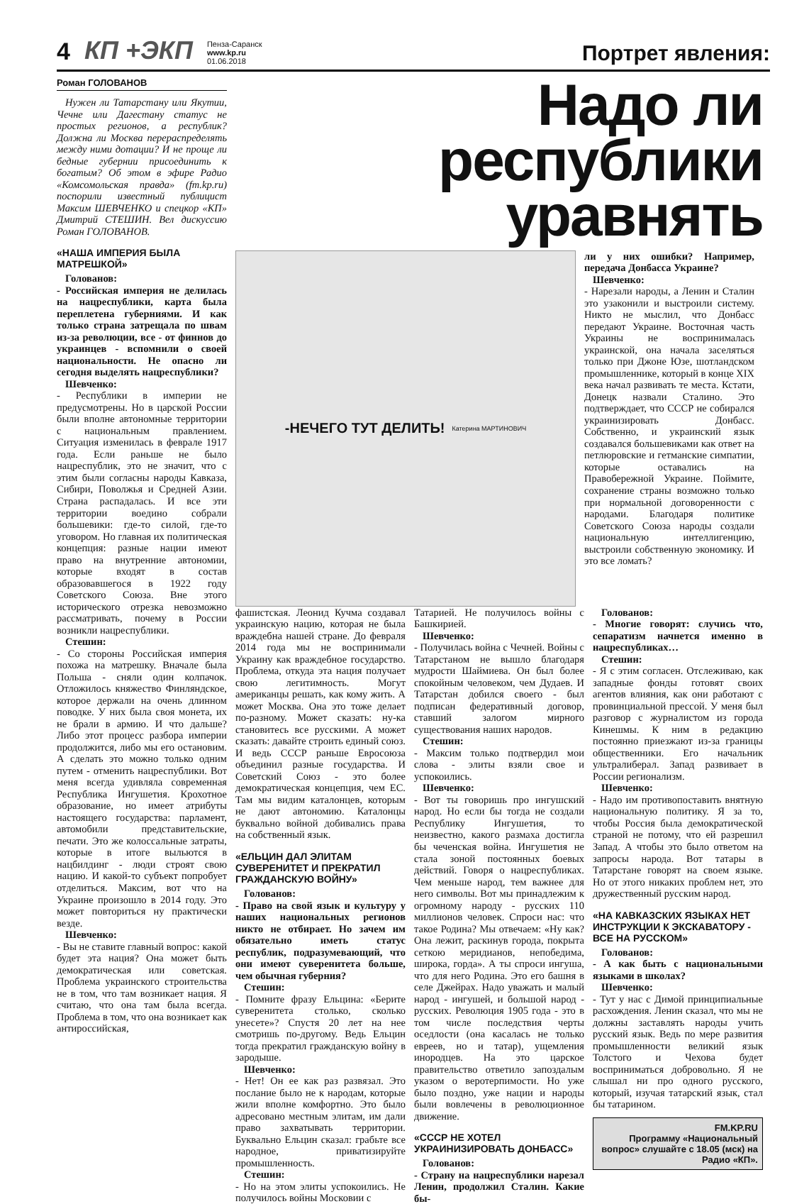4 КП +ЭКП Пенза-Саранск
www.kp.ru
01.06.2018 Портрет явления:
Роман ГОЛОВАНОВ
Нужен ли Татарстану или Якутии, Чечне или Дагестану статус не простых регионов, а республик? Должна ли Москва перераспределять между ними дотации? И не проще ли бедные губернии присоединить к богатым? Об этом в эфире Радио «Комсомольская правда» (fm.kp.ru) поспорили известный публицист Максим ШЕВЧЕНКО и спецкор «КП» Дмитрий СТЕШИН. Вел дискуссию Роман ГОЛОВАНОВ.
«НАША ИМПЕРИЯ БЫЛА МАТРЕШКОЙ»
Голованов:
- Российская империя не делилась на нацреспублики, карта была переплетена губерниями. И как только страна затрещала по швам из-за революции, все - от финнов до украинцев - вспомнили о своей национальности. Не опасно ли сегодня выделять нацреспублики?
Шевченко:
- Республики в империи не предусмотрены. Но в царской России были вполне автономные территории с национальным правлением. Ситуация изменилась в феврале 1917 года. Если раньше не было нацреспублик, это не значит, что с этим были согласны народы Кавказа, Сибири, Поволжья и Средней Азии. Страна распадалась. И все эти территории воедино собрали большевики: где-то силой, где-то уговором. Но главная их политическая концепция: разные нации имеют право на внутренние автономии, которые входят в состав образовавшегося в 1922 году Советского Союза. Вне этого исторического отрезка невозможно рассматривать, почему в России возникли нацреспублики.
Стешин:
- Со стороны Российская империя похожа на матрешку. Вначале была Польша - сняли один колпачок. Отложилось княжество Финляндское, которое держали на очень длинном поводке. У них была своя монета, их не брали в армию. И что дальше? Либо этот процесс разбора империи продолжится, либо мы его остановим. А сделать это можно только одним путем - отменить нацреспублики. Вот меня всегда удивляла современная Республика Ингушетия. Крохотное образование, но имеет атрибуты настоящего государства: парламент, автомобили представительские, печати. Это же колоссальные затраты, которые в итоге выльются в нацбилдинг - люди строят свою нацию. И какой-то субъект попробует отделиться. Максим, вот что на Украине произошло в 2014 году. Это может повториться ну практически везде.
Шевченко:
- Вы не ставите главный вопрос: какой будет эта нация? Она может быть демократическая или советская. Проблема украинского строительства не в том, что там возникает нация. Я считаю, что она там была всегда. Проблема в том, что она возникает как антироссийская,
Надо ли республики
уравнять
-НЕЧЕГО ТУТ ДЕЛИТЬ! Катерина МАРТИНОВИЧ
ли у них ошибки? Например, передача Донбасса Украине?
Шевченко:
- Нарезали народы, а Ленин и Сталин это узаконили и выстроили систему. Никто не мыслил, что Донбасс передают Украине. Восточная часть Украины не воспринималась украинской, она начала заселяться только при Джоне Юзе, шотландском промышленнике, который в конце XIX века начал развивать те места. Кстати, Донецк назвали Сталино. Это подтверждает, что СССР не собирался украинизировать Донбасс. Собственно, и украинский язык создавался большевиками как ответ на петлюровские и гетманские симпатии, которые оставались на Правобережной Украине. Поймите, сохранение страны возможно только при нормальной договоренности с народами. Благодаря политике Советского Союза народы создали национальную интеллигенцию, выстроили собственную экономику. И это все ломать?
фашистская. Леонид Кучма создавал украинскую нацию, которая не была враждебна нашей стране. До февраля 2014 года мы не воспринимали Украину как враждебное государство. Проблема, откуда эта нация получает свою легитимность. Могут американцы решать, как кому жить. А может Москва. Она это тоже делает по-разному. Может сказать: ну-ка становитесь все русскими. А может сказать: давайте строить единый союз. И ведь СССР раньше Евросоюза объединил разные государства. И Советский Союз - это более демократическая концепция, чем ЕС. Там мы видим каталонцев, которым не дают автономию. Каталонцы буквально войной добивались права на собственный язык.
«ЕЛЬЦИН ДАЛ ЭЛИТАМ СУВЕРЕНИТЕТ И ПРЕКРАТИЛ ГРАЖДАНСКУЮ ВОЙНУ»
Голованов:
- Право на свой язык и культуру у наших национальных регионов никто не отбирает. Но зачем им обязательно иметь статус республик, подразумевающий, что они имеют суверенитета больше, чем обычная губерния?
Стешин:
- Помните фразу Ельцина: «Берите суверенитета столько, сколько унесете»? Спустя 20 лет на нее смотришь по-другому. Ведь Ельцин тогда прекратил гражданскую войну в зародыше.
Шевченко:
- Нет! Он ее как раз развязал. Это послание было не к народам, которые жили вполне комфортно. Это было адресовано местным элитам, им дали право захватывать территории. Буквально Ельцин сказал: грабьте все народное, приватизируйте промышленность.
Стешин:
- Но на этом элиты успокоились. Не получилось войны Московии с
Татарией. Не получилось войны с Башкирией.
Шевченко:
- Получилась война с Чечней. Войны с Татарстаном не вышло благодаря мудрости Шаймиева. Он был более спокойным человеком, чем Дудаев. И Татарстан добился своего - был подписан федеративный договор, ставший залогом мирного существования наших народов.
Стешин:
- Максим только подтвердил мои слова - элиты взяли свое и успокоились.
Шевченко:
- Вот ты говоришь про ингушский народ. Но если бы тогда не создали Республику Ингушетия, то неизвестно, какого размаха достигла бы чеченская война. Ингушетия не стала зоной постоянных боевых действий. Говоря о нацреспубликах. Чем меньше народ, тем важнее для него символы. Вот мы принадлежим к огромному народу - русских 110 миллионов человек. Спроси нас: что такое Родина? Мы отвечаем: «Ну как? Она лежит, раскинув города, покрыта сеткою меридианов, непобедима, широка, горда». А ты спроси ингуша, что для него Родина. Это его башня в селе Джейрах. Надо уважать и малый народ - ингушей, и большой народ - русских. Революция 1905 года - это в том числе последствия черты оседлости (она касалась не только евреев, но и татар), ущемления инородцев. На это царское правительство ответило запоздалым указом о веротерпимости. Но уже было поздно, уже нации и народы были вовлечены в революционное движение.
«СССР НЕ ХОТЕЛ УКРАИНИЗИРОВАТЬ ДОНБАСС»
Голованов:
- Страну на нацреспублики нарезал Ленин, продолжил Сталин. Какие бы-
Голованов:
- Многие говорят: случись что, сепаратизм начнется именно в нацреспубликах…
Стешин:
- Я с этим согласен. Отслеживаю, как западные фонды готовят своих агентов влияния, как они работают с провинциальной прессой. У меня был разговор с журналистом из города Кинешмы. К ним в редакцию постоянно приезжают из-за границы общественники. Его начальник ультралиберал. Запад развивает в России регионализм.
Шевченко:
- Надо им противопоставить внятную национальную политику. Я за то, чтобы Россия была демократической страной не потому, что ей разрешил Запад. А чтобы это было ответом на запросы народа. Вот татары в Татарстане говорят на своем языке. Но от этого никаких проблем нет, это дружественный русским народ.
«НА КАВКАЗСКИХ ЯЗЫКАХ НЕТ ИНСТРУКЦИИ К ЭКСКАВАТОРУ - ВСЕ НА РУССКОМ»
Голованов:
- А как быть с национальными языками в школах?
Шевченко:
- Тут у нас с Димой принципиальные расхождения. Ленин сказал, что мы не должны заставлять народы учить русский язык. Ведь по мере развития промышленности великий язык Толстого и Чехова будет восприниматься добровольно. Я не слышал ни про одного русского, который, изучая татарский язык, стал бы татарином.
FM.KP.RU
Программу «Национальный вопрос» слушайте с 18.05 (мск) на Радио «КП».